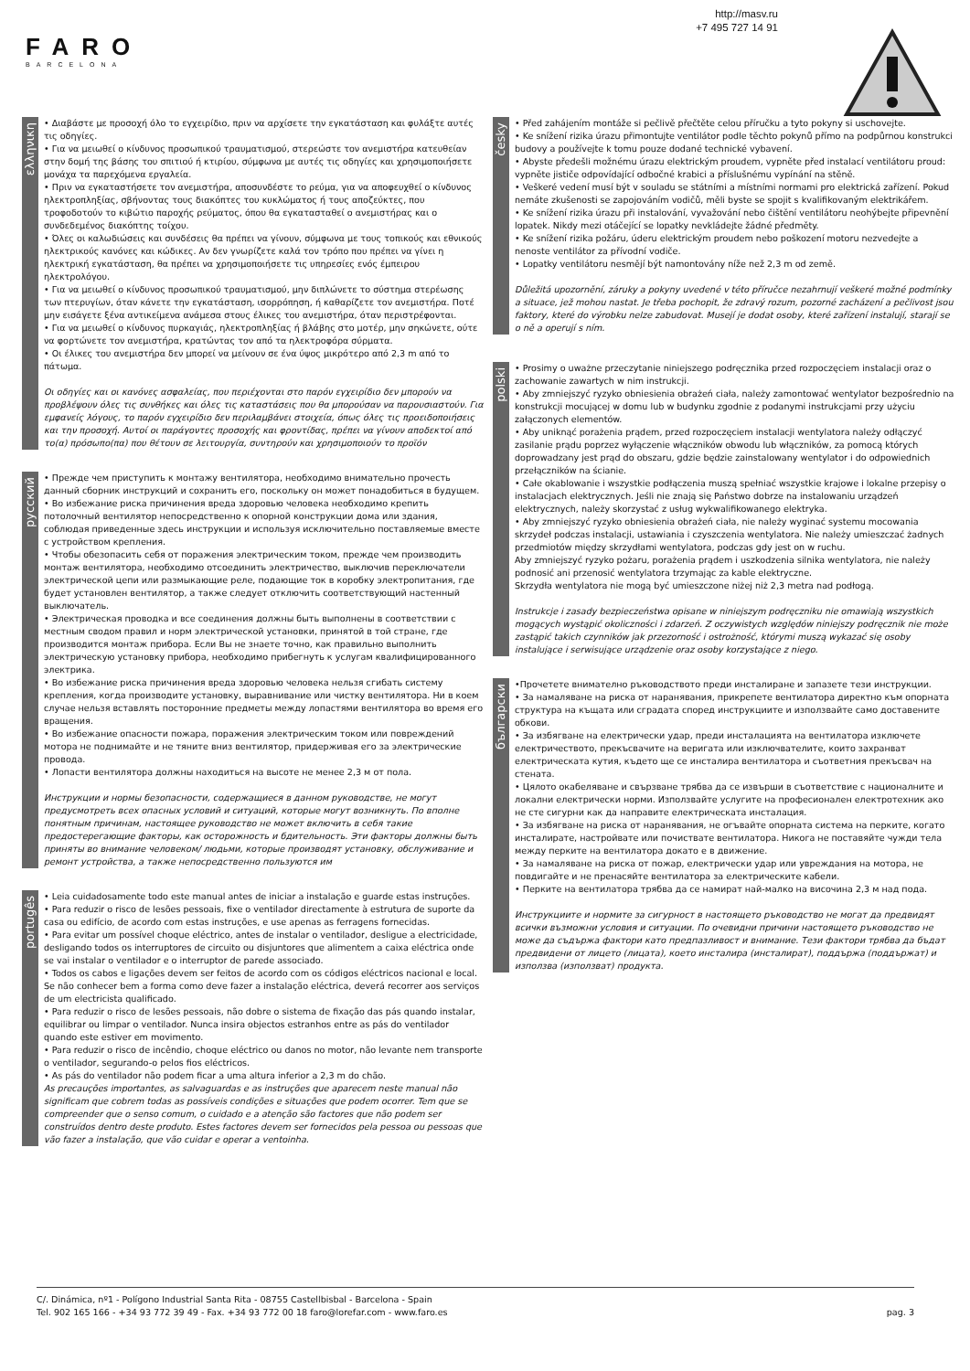http://masv.ru
+7 495 727 14 91
FARO
BARCELONA
ελληνικη
• Διαβάστε με προσοχή όλο το εγχειρίδιο, πριν να αρχίσετε την εγκατάσταση και φυλάξτε αυτές τις οδηγίες.
• Για να μειωθεί ο κίνδυνος προσωπικού τραυματισμού, στερεώστε τον ανεμιστήρα κατευθείαν στην δομή της βάσης του σπιτιού ή κτιρίου, σύμφωνα με αυτές τις οδηγίες και χρησιμοποιήσετε μονάχα τα παρεχόμενα εργαλεία.
• Πριν να εγκαταστήσετε τον ανεμιστήρα, αποσυνδέστε το ρεύμα, για να αποφευχθεί ο κίνδυνος ηλεκτροπληξίας, σβήνοντας τους διακόπτες του κυκλώματος ή τους αποζεύκτες, που τροφοδοτούν το κιβώτιο παροχής ρεύματος, όπου θα εγκατασταθεί ο ανεμιστήρας και ο συνδεδεμένος διακόπτης τοίχου.
• Όλες οι καλωδιώσεις και συνδέσεις θα πρέπει να γίνουν, σύμφωνα με τους τοπικούς και εθνικούς ηλεκτρικούς κανόνες και κώδικες. Αν δεν γνωρίζετε καλά τον τρόπο που πρέπει να γίνει η ηλεκτρική εγκατάσταση, θα πρέπει να χρησιμοποιήσετε τις υπηρεσίες ενός έμπειρου ηλεκτρολόγου.
• Για να μειωθεί ο κίνδυνος προσωπικού τραυματισμού, μην διπλώνετε το σύστημα στερέωσης των πτερυγίων, όταν κάνετε την εγκατάσταση, ισορρόπηση, ή καθαρίζετε τον ανεμιστήρα. Ποτέ μην εισάγετε ξένα αντικείμενα ανάμεσα στους έλικες του ανεμιστήρα, όταν περιστρέφονται.
• Για να μειωθεί ο κίνδυνος πυρκαγιάς, ηλεκτροπληξίας ή βλάβης στο μοτέρ, μην σηκώνετε, ούτε να φορτώνετε τον ανεμιστήρα, κρατώντας τον από τα ηλεκτροφόρα σύρματα.
• Οι έλικες του ανεμιστήρα δεν μπορεί να μείνουν σε ένα ύψος μικρότερο από 2,3 m από το πάτωμα.
Οι οδηγίες και οι κανόνες ασφαλείας, που περιέχονται στο παρόν εγχειρίδιο δεν μπορούν να προβλέψουν όλες τις συνθήκες και όλες τις καταστάσεις που θα μπορούσαν να παρουσιαστούν. Για εμφανείς λόγους, το παρόν εγχειρίδιο δεν περιλαμβάνει στοιχεία, όπως όλες τις προειδοποιήσεις και την προσοχή. Αυτοί οι παράγοντες προσοχής και φροντίδας, πρέπει να γίνουν αποδεκτοί από το(α) πρόσωπο(πα) που θέτουν σε λειτουργία, συντηρούν και χρησιμοποιούν το προϊόν
русский
• Прежде чем приступить к монтажу вентилятора, необходимо внимательно прочесть данный сборник инструкций и сохранить его, поскольку он может понадобиться в будущем.
• Во избежание риска причинения вреда здоровью человека необходимо крепить потолочный вентилятор непосредственно к опорной конструкции дома или здания, соблюдая приведенные здесь инструкции и используя исключительно поставляемые вместе с устройством крепления.
• Чтобы обезопасить себя от поражения электрическим током, прежде чем производить монтаж вентилятора, необходимо отсоединить электричество, выключив переключатели электрической цепи или размыкающие реле, подающие ток в коробку электропитания, где будет установлен вентилятор, а также следует отключить соответствующий настенный выключатель.
• Электрическая проводка и все соединения должны быть выполнены в соответствии с местным сводом правил и норм электрической установки, принятой в той стране, где производится монтаж прибора. Если Вы не знаете точно, как правильно выполнить электрическую установку прибора, необходимо прибегнуть к услугам квалифицированного электрика.
• Во избежание риска причинения вреда здоровью человека нельзя сгибать систему крепления, когда производите установку, выравнивание или чистку вентилятора. Ни в коем случае нельзя вставлять посторонние предметы между лопастями вентилятора во время его вращения.
• Во избежание опасности пожара, поражения электрическим током или повреждений мотора не поднимайте и не тяните вниз вентилятор, придерживая его за электрические провода.
• Лопасти вентилятора должны находиться на высоте не менее 2,3 м от пола.
Инструкции и нормы безопасности, содержащиеся в данном руководстве, не могут предусмотреть всех опасных условий и ситуаций, которые могут возникнуть. По вполне понятным причинам, настоящее руководство не может включить в себя такие предостерегающие факторы, как осторожность и бдительность. Эти факторы должны быть приняты во внимание человеком/ людьми, которые производят установку, обслуживание и ремонт устройства, а также непосредственно пользуются им
portugês
• Leia cuidadosamente todo este manual antes de iniciar a instalação e guarde estas instruções.
• Para reduzir o risco de lesões pessoais, fixe o ventilador directamente à estrutura de suporte da casa ou edifício, de acordo com estas instruções, e use apenas as ferragens fornecidas.
• Para evitar um possível choque eléctrico, antes de instalar o ventilador, desligue a electricidade, desligando todos os interruptores de circuito ou disjuntores que alimentem a caixa eléctrica onde se vai instalar o ventilador e o interruptor de parede associado.
• Todos os cabos e ligações devem ser feitos de acordo com os códigos eléctricos nacional e local. Se não conhecer bem a forma como deve fazer a instalação eléctrica, deverá recorrer aos serviços de um electricista qualificado.
• Para reduzir o risco de lesões pessoais, não dobre o sistema de fixação das pás quando instalar, equilibrar ou limpar o ventilador. Nunca insira objectos estranhos entre as pás do ventilador quando este estiver em movimento.
• Para reduzir o risco de incêndio, choque eléctrico ou danos no motor, não levante nem transporte o ventilador, segurando-o pelos fios eléctricos.
• As pás do ventilador não podem ficar a uma altura inferior a 2,3 m do chão.
As precauções importantes, as salvaguardas e as instruções que aparecem neste manual não significam que cobrem todas as possíveis condições e situações que podem ocorrer. Tem que se compreender que o senso comum, o cuidado e a atenção são factores que não podem ser construídos dentro deste produto. Estes factores devem ser fornecidos pela pessoa ou pessoas que vão fazer a instalação, que vão cuidar e operar a ventoinha.
česky
• Před zahájením montáže si pečlivě přečtěte celou příručku a tyto pokyny si uschovejte.
• Ke snížení rizika úrazu přimontujte ventilátor podle těchto pokynů přímo na podpůrnou konstrukci budovy a používejte k tomu pouze dodané technické vybavení.
• Abyste předešli možnému úrazu elektrickým proudem, vypněte před instalací ventilátoru proud: vypněte jističe odpovídající odbočné krabici a příslušnému vypínání na stěně.
• Veškeré vedení musí být v souladu se státními a místními normami pro elektrická zařízení. Pokud nemáte zkušenosti se zapojováním vodičů, měli byste se spojit s kvalifikovaným elektrikářem.
• Ke snížení rizika úrazu při instalování, vyvažování nebo čištění ventilátoru neohýbejte připevnění lopatek. Nikdy mezi otáčející se lopatky nevkládejte žádné předměty.
• Ke snížení rizika požáru, úderu elektrickým proudem nebo poškození motoru nezvedejte a nenoste ventilátor za přívodní vodiče.
• Lopatky ventilátoru nesmějí být namontovány níže než 2,3 m od země.
Důležitá upozornění, záruky a pokyny uvedené v této příručce nezahrnují veškeré možné podmínky a situace, jež mohou nastat. Je třeba pochopit, že zdravý rozum, pozorné zacházení a pečlivost jsou faktory, které do výrobku nelze zabudovat. Musejí je dodat osoby, které zařízení instalují, starají se o ně a operují s ním.
polski
• Prosimy o uważne przeczytanie niniejszego podręcznika przed rozpoczęciem instalacji oraz o zachowanie zawartych w nim instrukcji.
• Aby zmniejszyć ryzyko obniesienia obrażeń ciała, należy zamontować wentylator bezpośrednio na konstrukcji mocującej w domu lub w budynku zgodnie z podanymi instrukcjami przy użyciu załączonych elementów.
• Aby uniknąć porażenia prądem, przed rozpoczęciem instalacji wentylatora należy odłączyć zasilanie prądu poprzez wyłączenie włączników obwodu lub włączników, za pomocą których doprowadzany jest prąd do obszaru, gdzie będzie zainstalowany wentylator i do odpowiednich przełączników na ścianie.
• Całe okablowanie i wszystkie podłączenia muszą spełniać wszystkie krajowe i lokalne przepisy o instalacjach elektrycznych. Jeśli nie znają się Państwo dobrze na instalowaniu urządzeń elektrycznych, należy skorzystać z usług wykwalifikowanego elektryka.
• Aby zmniejszyć ryzyko obniesienia obrażeń ciała, nie należy wyginać systemu mocowania skrzydeł podczas instalacji, ustawiania i czyszczenia wentylatora. Nie należy umieszczać żadnych przedmiotów między skrzydłami wentylatora, podczas gdy jest on w ruchu.
Aby zmniejszyć ryzyko pożaru, porażenia prądem i uszkodzenia silnika wentylatora, nie należy podnosić ani przenosić wentylatora trzymając za kable elektryczne.
Skrzydła wentylatora nie mogą być umieszczone niżej niż 2,3 metra nad podłogą.
Instrukcje i zasady bezpieczeństwa opisane w niniejszym podręczniku nie omawiają wszystkich mogących wystąpić okoliczności i zdarzeń. Z oczywistych względów niniejszy podręcznik nie może zastąpić takich czynników jak przezorność i ostrożność, którymi muszą wykazać się osoby instalujące i serwisujące urządzenie oraz osoby korzystające z niego.
български
•Прочетете внимателно ръководството преди инсталиране и запазете тези инструкции.
• За намаляване на риска от наранявания, прикрепете вентилатора директно към опорната структура на къщата или сградата според инструкциите и използвайте само доставените обкови.
• За избягване на електрически удар, преди инсталацията на вентилатора изключете електричеството, прекъсвачите на веригата или изключвателите, които захранват електрическата кутия, където ще се инсталира вентилатора и съответния прекъсвач на стената.
• Цялото окабеляване и свързване трябва да се извърши в съответствие с националните и локални електрически норми. Използвайте услугите на професионален електротехник ако не сте сигурни как да направите електрическата инсталация.
• За избягване на риска от наранявания, не огъвайте опорната система на перките, когато инсталирате, настройвате или почиствате вентилатора. Никога не поставяйте чужди тела между перките на вентилатора докато е в движение.
• За намаляване на риска от пожар, електрически удар или увреждания на мотора, не повдигайте и не пренасяйте вентилатора за електрическите кабели.
• Перките на вентилатора трябва да се намират най-малко на височина 2,3 м над пода.
Инструкциите и нормите за сигурност в настоящето ръководство не могат да предвидят всички възможни условия и ситуации. По очевидни причини настоящето ръководство не може да съдържа фактори като предпазливост и внимание. Тези фактори трябва да бъдат предвидени от лицето (лицата), което инсталира (инсталират), поддържа (поддържат) и използва (използват) продукта.
C/. Dinámica, nº1 - Polígono Industrial Santa Rita - 08755 Castellbisbal - Barcelona - Spain
Tel. 902 165 166 - +34 93 772 39 49 - Fax. +34 93 772 00 18 faro@lorefar.com - www.faro.es
pag. 3